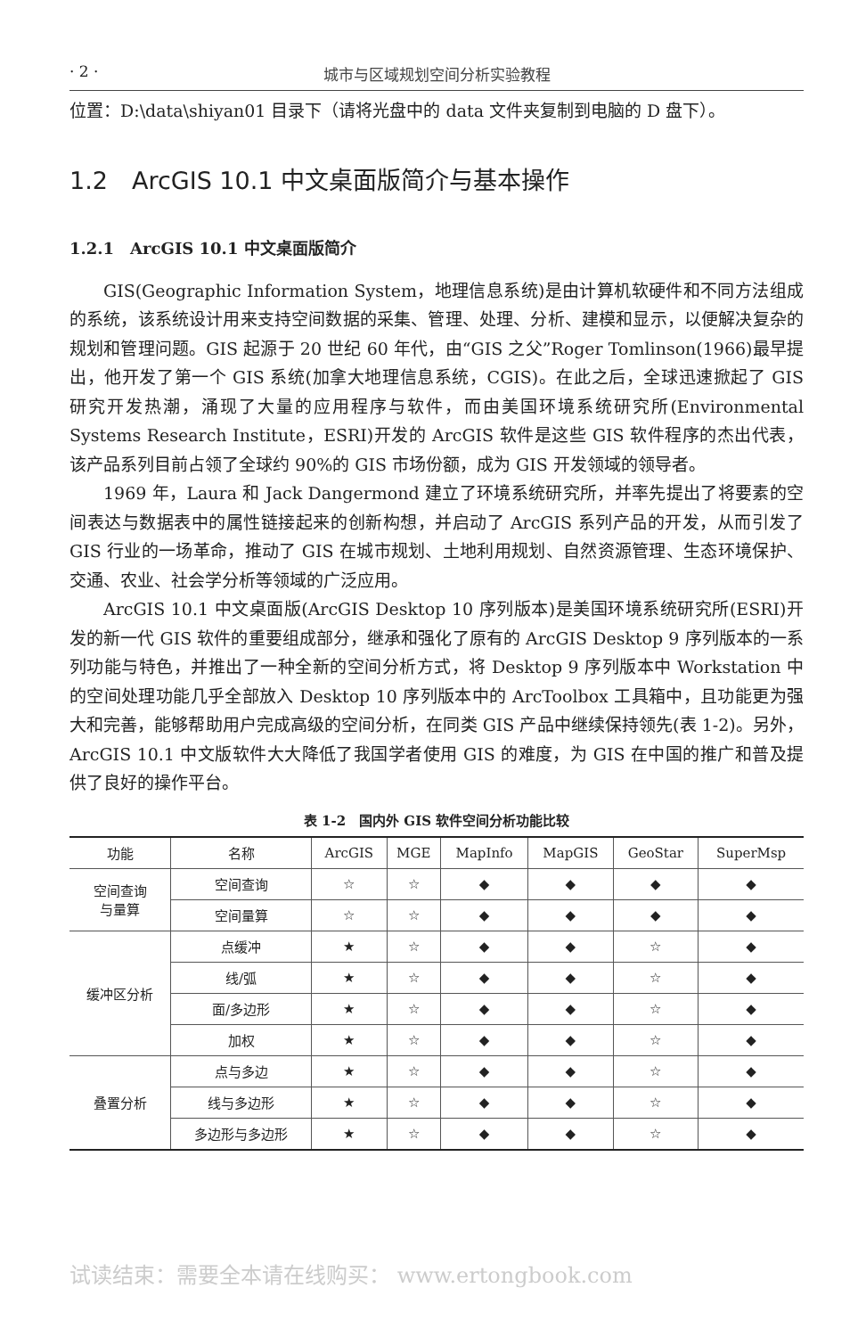· 2 · 城市与区域规划空间分析实验教程
位置：D:\data\shiyan01 目录下（请将光盘中的 data 文件夹复制到电脑的 D 盘下）。
1.2　ArcGIS 10.1 中文桌面版简介与基本操作
1.2.1　ArcGIS 10.1 中文桌面版简介
GIS(Geographic Information System，地理信息系统)是由计算机软硬件和不同方法组成的系统，该系统设计用来支持空间数据的采集、管理、处理、分析、建模和显示，以便解决复杂的规划和管理问题。GIS 起源于 20 世纪 60 年代，由“GIS 之父”Roger Tomlinson(1966)最早提出，他开发了第一个 GIS 系统(加拿大地理信息系统，CGIS)。在此之后，全球迅速掀起了 GIS 研究开发热潮，涌现了大量的应用程序与软件，而由美国环境系统研究所(Environmental Systems Research Institute，ESRI)开发的 ArcGIS 软件是这些 GIS 软件程序的杰出代表，该产品系列目前占领了全球约 90%的 GIS 市场份额，成为 GIS 开发领域的领导者。
1969 年，Laura 和 Jack Dangermond 建立了环境系统研究所，并率先提出了将要素的空间表达与数据表中的属性链接起来的创新构想，并启动了 ArcGIS 系列产品的开发，从而引发了 GIS 行业的一场革命，推动了 GIS 在城市规划、土地利用规划、自然资源管理、生态环境保护、交通、农业、社会学分析等领域的广泛应用。
ArcGIS 10.1 中文桌面版(ArcGIS Desktop 10 序列版本)是美国环境系统研究所(ESRI)开发的新一代 GIS 软件的重要组成部分，继承和强化了原有的 ArcGIS Desktop 9 序列版本的一系列功能与特色，并推出了一种全新的空间分析方式，将 Desktop 9 序列版本中 Workstation 中的空间处理功能几乎全部放入 Desktop 10 序列版本中的 ArcToolbox 工具箱中，且功能更为强大和完善，能够帮助用户完成高级的空间分析，在同类 GIS 产品中继续保持领先(表 1-2)。另外，ArcGIS 10.1 中文版软件大大降低了我国学者使用 GIS 的难度，为 GIS 在中国的推广和普及提供了良好的操作平台。
表 1-2　国内外 GIS 软件空间分析功能比较
| 功能 | 名称 | ArcGIS | MGE | MapInfo | MapGIS | GeoStar | SuperMsp |
| --- | --- | --- | --- | --- | --- | --- | --- |
| 空间查询 与量算 | 空间查询 | ☆ | ☆ | ◆ | ◆ | ◆ | ◆ |
| | 空间量算 | ☆ | ☆ | ◆ | ◆ | ◆ | ◆ |
| 缓冲区分析 | 点缓冲 | ★ | ☆ | ◆ | ◆ | ☆ | ◆ |
| | 线/弧 | ★ | ☆ | ◆ | ◆ | ☆ | ◆ |
| | 面/多边形 | ★ | ☆ | ◆ | ◆ | ☆ | ◆ |
| | 加权 | ★ | ☆ | ◆ | ◆ | ☆ | ◆ |
| 叠置分析 | 点与多边 | ★ | ☆ | ◆ | ◆ | ☆ | ◆ |
| | 线与多边形 | ★ | ☆ | ◆ | ◆ | ☆ | ◆ |
| | 多边形与多边形 | ★ | ☆ | ◆ | ◆ | ☆ | ◆ |
试读结束：需要全本请在线购买： www.ertongbook.com